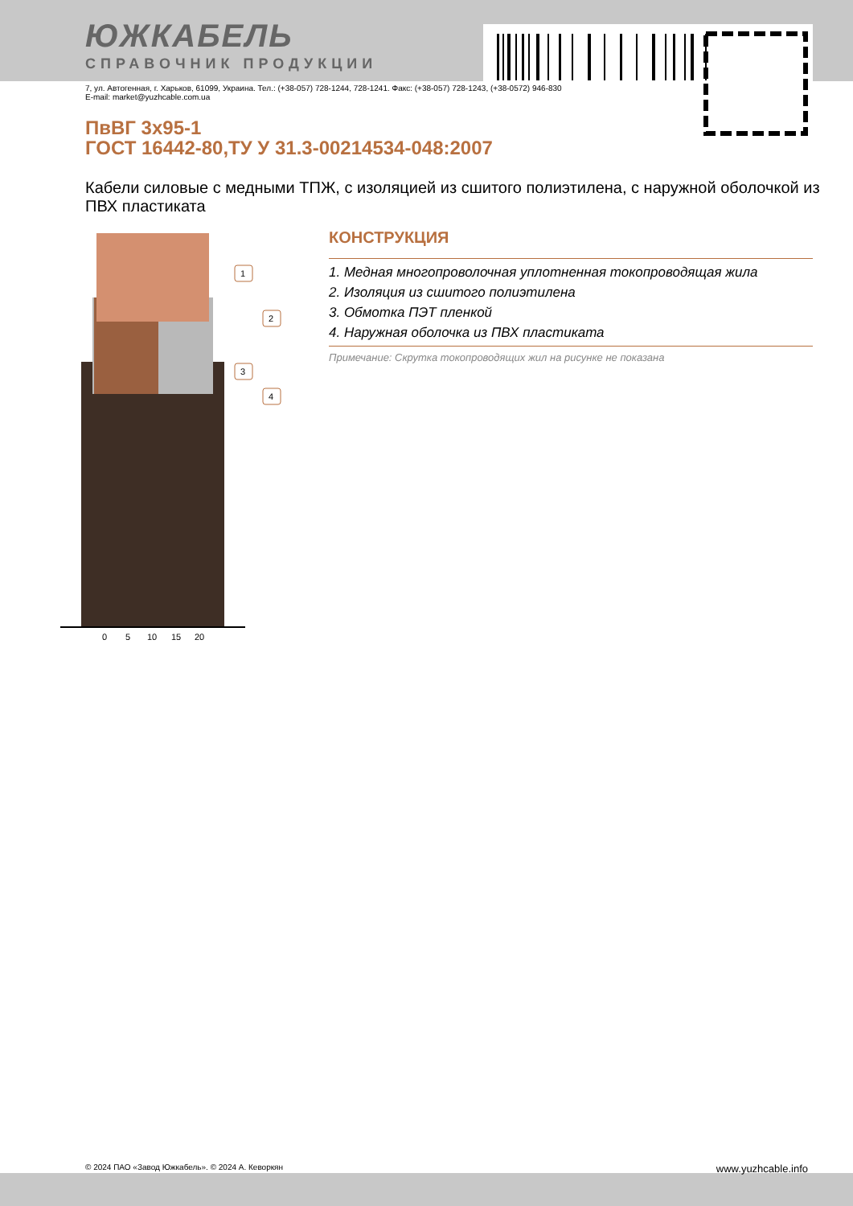ЮЖКАБЕЛЬ
СПРАВОЧНИК ПРОДУКЦИИ
7, ул. Автогенная, г. Харьков, 61099, Украина. Тел.: (+38-057) 728-1244, 728-1241. Факс: (+38-057) 728-1243, (+38-0572) 946-830
E-mail: market@yuzhcable.com.ua
ПвВГ 3х95-1
ГОСТ 16442-80,ТУ У 31.3-00214534-048:2007
Кабели силовые с медными ТПЖ, с изоляцией из сшитого полиэтилена, с наружной оболочкой из ПВХ пластиката
1
2
3
4
0
5
10
15
20
КОНСТРУКЦИЯ
1. Медная многопроволочная уплотненная токопроводящая жила
2. Изоляция из сшитого полиэтилена
3. Обмотка ПЭТ пленкой
4. Наружная оболочка из ПВХ пластиката
Примечание: Скрутка токопроводящих жил на рисунке не показана
© 2024 ПАО «Завод Южкабель». © 2024 А. Кеворкян www.yuzhcable.info